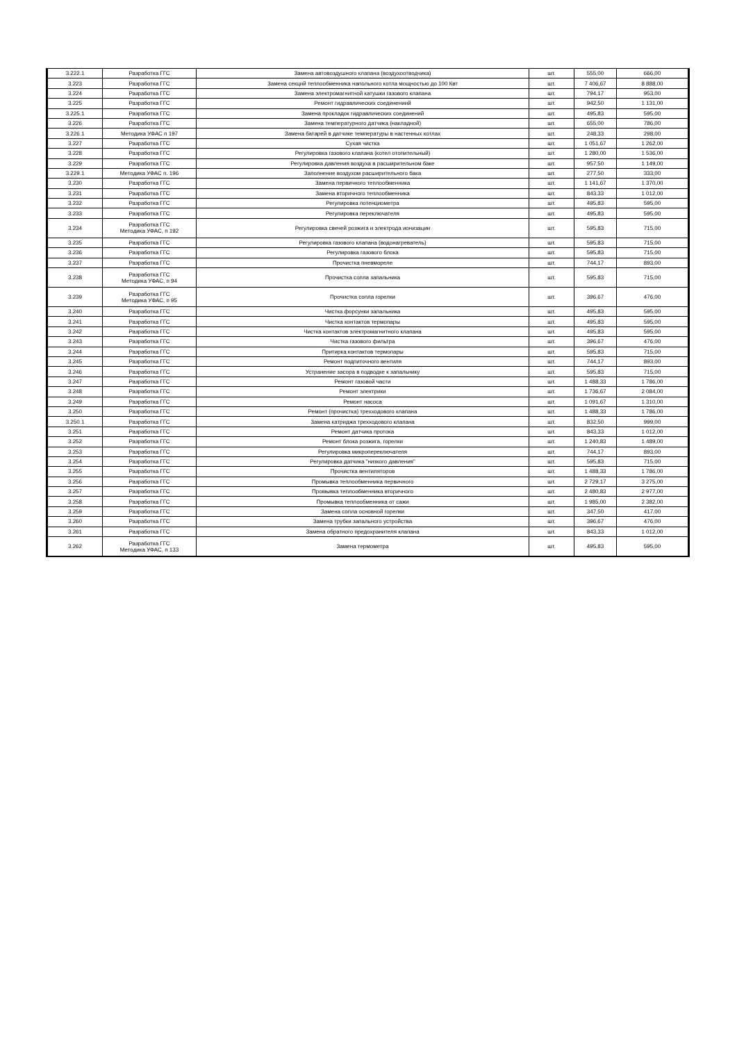| 3.222.1 | Разработка ГГС | Замена автовоздушного клапана (воздухоотводчика) | шт. | 555,00 | 666,00 |
| 3.223 | Разработка ГГС | Замена секций теплообменника напольного котла мощностью до 100 Квт | шт. | 7 406,67 | 8 888,00 |
| 3.224 | Разработка ГГС | Замена электромагнитной катушки газового клапана | шт. | 794,17 | 953,00 |
| 3.225 | Разработка ГГС | Ремонт гидравлических соединениий | шт. | 942,50 | 1 131,00 |
| 3.225.1 | Разработка ГГС | Замена прокладок гидравлических соединений | шт. | 495,83 | 595,00 |
| 3.226 | Разработка ГГС | Замена температурного датчика (накладной) | шт. | 655,00 | 786,00 |
| 3.226.1 | Методика УФАС п 197 | Замена батарей в датчике температуры в настенных котлах | шт. | 248,33 | 298,00 |
| 3.227 | Разработка ГГС | Сухая чистка | шт. | 1 051,67 | 1 262,00 |
| 3.228 | Разработка ГГС | Регулировка газового клапана (котел отопительный) | шт. | 1 280,00 | 1 536,00 |
| 3.229 | Разработка ГГС | Регулировка давления воздуха в расширительном баке | шт. | 957,50 | 1 149,00 |
| 3.229.1 | Методика УФАС п. 196 | Заполнение воздухом расширительного бака | шт. | 277,50 | 333,00 |
| 3.230 | Разработка ГГС | Замена первичного теплообменника | шт. | 1 141,67 | 1 370,00 |
| 3.231 | Разработка ГГС | Замена вторичного теплообменника | шт. | 843,33 | 1 012,00 |
| 3.232 | Разработка ГГС | Регулировка потенциометра | шт. | 495,83 | 595,00 |
| 3.233 | Разработка ГГС | Регулировка переключателя | шт. | 495,83 | 595,00 |
| 3.234 | Разработка ГГС Методика УФАС, п 192 | Регулировка свечей розжига и электрода ионизации | шт. | 595,83 | 715,00 |
| 3.235 | Разработка ГГС | Регулировка газового клапана (водонагреватель) | шт. | 595,83 | 715,00 |
| 3.236 | Разработка ГГС | Регулировка газового блока | шт. | 595,83 | 715,00 |
| 3.237 | Разработка ГГС | Прочистка пневмореле | шт. | 744,17 | 893,00 |
| 3.238 | Разработка ГГС Методика УФАС, п 94 | Прочистка сопла запальника | шт. | 595,83 | 715,00 |
| 3.239 | Разработка ГГС Методика УФАС, п 95 | Прочистка сопла горелки | шт. | 396,67 | 476,00 |
| 3.240 | Разработка ГГС | Чистка форсунки запальника | шт. | 495,83 | 595,00 |
| 3.241 | Разработка ГГС | Чистка контактов термопары | шт. | 495,83 | 595,00 |
| 3.242 | Разработка ГГС | Чистка контактов электромагнитного клапана | шт. | 495,83 | 595,00 |
| 3.243 | Разработка ГГС | Чистка газового фильтра | шт. | 396,67 | 476,00 |
| 3.244 | Разработка ГГС | Притирка контактов термопары | шт. | 595,83 | 715,00 |
| 3.245 | Разработка ГГС | Ремонт подпиточного вентиля | шт. | 744,17 | 893,00 |
| 3.246 | Разработка ГГС | Устранение засора в подводке к запальнику | шт. | 595,83 | 715,00 |
| 3.247 | Разработка ГГС | Ремонт газовой части | шт. | 1 488,33 | 1 786,00 |
| 3.248 | Разработка ГГС | Ремонт электрики | шт. | 1 736,67 | 2 084,00 |
| 3.249 | Разработка ГГС | Ремонт насоса | шт. | 1 091,67 | 1 310,00 |
| 3.250 | Разработка ГГС | Ремонт (прочистка) трехходового клапана | шт. | 1 488,33 | 1 786,00 |
| 3.250.1 | Разработка ГГС | Замена катриджа трехходового клапана | шт. | 832,50 | 999,00 |
| 3.251 | Разработка ГГС | Ремонт датчика протока | шт. | 843,33 | 1 012,00 |
| 3.252 | Разработка ГГС | Ремонт блока розжига, горелки | шт. | 1 240,83 | 1 489,00 |
| 3.253 | Разработка ГГС | Регулировка микропереключателя | шт. | 744,17 | 893,00 |
| 3.254 | Разработка ГГС | Регулировка датчика "низкого давления" | шт. | 595,83 | 715,00 |
| 3.255 | Разработка ГГС | Прочистка вентиляторов | шт. | 1 488,33 | 1 786,00 |
| 3.256 | Разработка ГГС | Промывка теплообменника первичного | шт. | 2 729,17 | 3 275,00 |
| 3.257 | Разработка ГГС | Промывка теплообменника вторичного | шт. | 2 480,83 | 2 977,00 |
| 3.258 | Разработка ГГС | Промывка теплообменника от сажи | шт. | 1 985,00 | 2 382,00 |
| 3.259 | Разработка ГГС | Замена сопла основной горелки | шт. | 347,50 | 417,00 |
| 3.260 | Разработка ГГС | Замена трубки запального устройства | шт. | 396,67 | 476,00 |
| 3.261 | Разработка ГГС | Замена обратного предохранителя клапана | шт. | 843,33 | 1 012,00 |
| 3.262 | Разработка ГГС Методика УФАС, п 133 | Замена термометра | шт. | 495,83 | 595,00 |